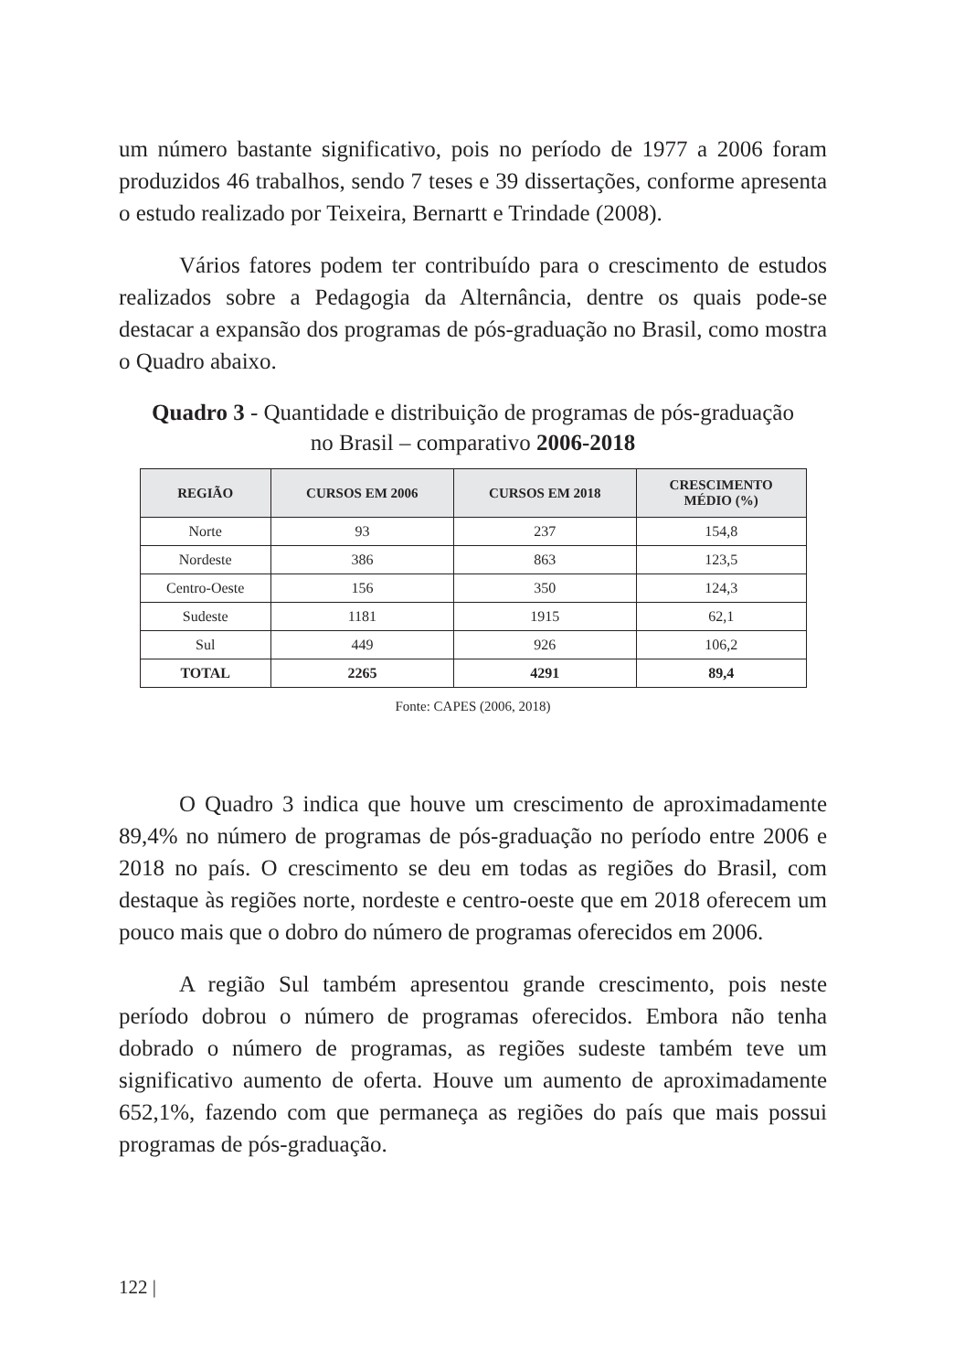um número bastante significativo, pois no período de 1977 a 2006 foram produzidos 46 trabalhos, sendo 7 teses e 39 dissertações, conforme apresenta o estudo realizado por Teixeira, Bernartt e Trindade (2008).
Vários fatores podem ter contribuído para o crescimento de estudos realizados sobre a Pedagogia da Alternância, dentre os quais pode-se destacar a expansão dos programas de pós-graduação no Brasil, como mostra o Quadro abaixo.
Quadro 3 - Quantidade e distribuição de programas de pós-graduação
no Brasil – comparativo 2006-2018
| REGIÃO | CURSOS EM 2006 | CURSOS EM 2018 | CRESCIMENTO MÉDIO (%) |
| --- | --- | --- | --- |
| Norte | 93 | 237 | 154,8 |
| Nordeste | 386 | 863 | 123,5 |
| Centro-Oeste | 156 | 350 | 124,3 |
| Sudeste | 1181 | 1915 | 62,1 |
| Sul | 449 | 926 | 106,2 |
| TOTAL | 2265 | 4291 | 89,4 |
Fonte: CAPES (2006, 2018)
O Quadro 3 indica que houve um crescimento de aproximadamente 89,4% no número de programas de pós-graduação no período entre 2006 e 2018 no país. O crescimento se deu em todas as regiões do Brasil, com destaque às regiões norte, nordeste e centro-oeste que em 2018 oferecem um pouco mais que o dobro do número de programas oferecidos em 2006.
A região Sul também apresentou grande crescimento, pois neste período dobrou o número de programas oferecidos. Embora não tenha dobrado o número de programas, as regiões sudeste também teve um significativo aumento de oferta. Houve um aumento de aproximadamente 652,1%, fazendo com que permaneça as regiões do país que mais possui programas de pós-graduação.
122 |